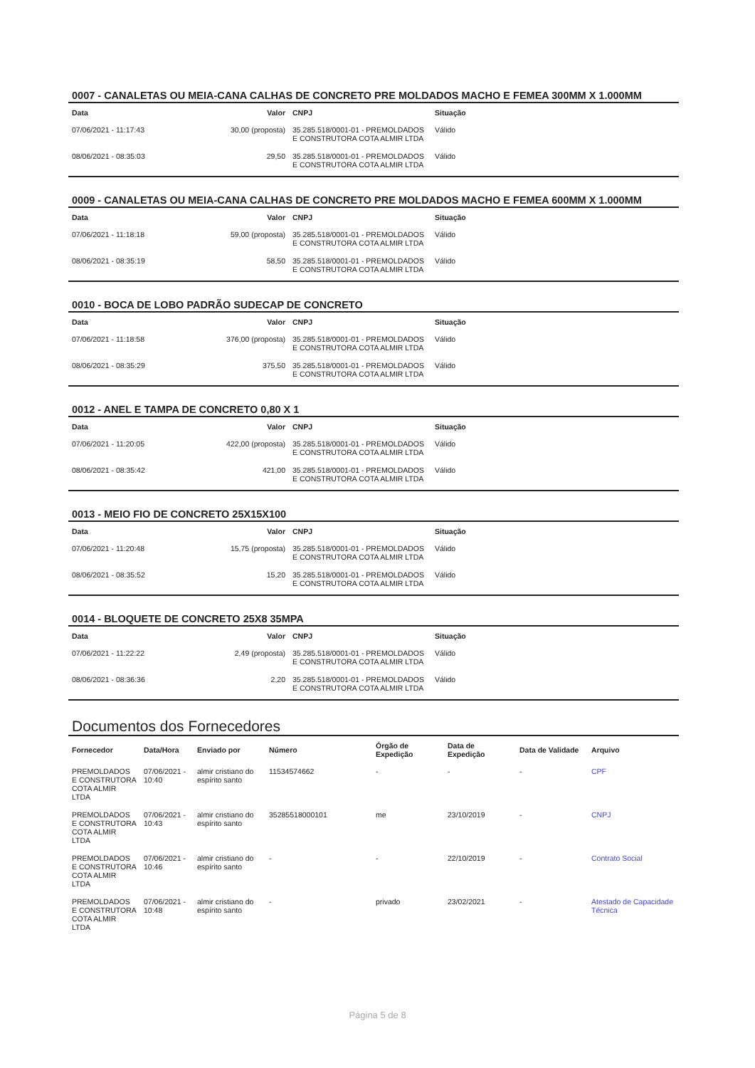0007 - CANALETAS OU MEIA-CANA CALHAS DE CONCRETO PRE MOLDADOS MACHO E FEMEA 300MM X 1.000MM
| Data | Valor | CNPJ | Situação |
| --- | --- | --- | --- |
| 07/06/2021 - 11:17:43 | 30,00 (proposta) | 35.285.518/0001-01 - PREMOLDADOS E CONSTRUTORA COTA ALMIR LTDA | Válido |
| 08/06/2021 - 08:35:03 | 29,50 | 35.285.518/0001-01 - PREMOLDADOS E CONSTRUTORA COTA ALMIR LTDA | Válido |
0009 - CANALETAS OU MEIA-CANA CALHAS DE CONCRETO PRE MOLDADOS MACHO E FEMEA 600MM X 1.000MM
| Data | Valor | CNPJ | Situação |
| --- | --- | --- | --- |
| 07/06/2021 - 11:18:18 | 59,00 (proposta) | 35.285.518/0001-01 - PREMOLDADOS E CONSTRUTORA COTA ALMIR LTDA | Válido |
| 08/06/2021 - 08:35:19 | 58,50 | 35.285.518/0001-01 - PREMOLDADOS E CONSTRUTORA COTA ALMIR LTDA | Válido |
0010 - BOCA DE LOBO PADRÃO SUDECAP DE CONCRETO
| Data | Valor | CNPJ | Situação |
| --- | --- | --- | --- |
| 07/06/2021 - 11:18:58 | 376,00 (proposta) | 35.285.518/0001-01 - PREMOLDADOS E CONSTRUTORA COTA ALMIR LTDA | Válido |
| 08/06/2021 - 08:35:29 | 375,50 | 35.285.518/0001-01 - PREMOLDADOS E CONSTRUTORA COTA ALMIR LTDA | Válido |
0012 - ANEL E TAMPA DE CONCRETO 0,80 X 1
| Data | Valor | CNPJ | Situação |
| --- | --- | --- | --- |
| 07/06/2021 - 11:20:05 | 422,00 (proposta) | 35.285.518/0001-01 - PREMOLDADOS E CONSTRUTORA COTA ALMIR LTDA | Válido |
| 08/06/2021 - 08:35:42 | 421,00 | 35.285.518/0001-01 - PREMOLDADOS E CONSTRUTORA COTA ALMIR LTDA | Válido |
0013 - MEIO FIO DE CONCRETO 25X15X100
| Data | Valor | CNPJ | Situação |
| --- | --- | --- | --- |
| 07/06/2021 - 11:20:48 | 15,75 (proposta) | 35.285.518/0001-01 - PREMOLDADOS E CONSTRUTORA COTA ALMIR LTDA | Válido |
| 08/06/2021 - 08:35:52 | 15,20 | 35.285.518/0001-01 - PREMOLDADOS E CONSTRUTORA COTA ALMIR LTDA | Válido |
0014 - BLOQUETE DE CONCRETO 25X8 35MPA
| Data | Valor | CNPJ | Situação |
| --- | --- | --- | --- |
| 07/06/2021 - 11:22:22 | 2,49 (proposta) | 35.285.518/0001-01 - PREMOLDADOS E CONSTRUTORA COTA ALMIR LTDA | Válido |
| 08/06/2021 - 08:36:36 | 2,20 | 35.285.518/0001-01 - PREMOLDADOS E CONSTRUTORA COTA ALMIR LTDA | Válido |
Documentos dos Fornecedores
| Fornecedor | Data/Hora | Enviado por | Número | Órgão de Expedição | Data de Expedição | Data de Validade | Arquivo |
| --- | --- | --- | --- | --- | --- | --- | --- |
| PREMOLDADOS E CONSTRUTORA COTA ALMIR LTDA | 07/06/2021 - 10:40 | almir cristiano do espírito santo | 11534574662 | - | - | - | CPF |
| PREMOLDADOS E CONSTRUTORA COTA ALMIR LTDA | 07/06/2021 - 10:43 | almir cristiano do espírito santo | 35285518000101 | me | 23/10/2019 | - | CNPJ |
| PREMOLDADOS E CONSTRUTORA COTA ALMIR LTDA | 07/06/2021 - 10:46 | almir cristiano do espírito santo | - | - | 22/10/2019 | - | Contrato Social |
| PREMOLDADOS E CONSTRUTORA COTA ALMIR LTDA | 07/06/2021 - 10:48 | almir cristiano do espírito santo | - | privado | 23/02/2021 | - | Atestado de Capacidade Técnica |
Página 5 de 8